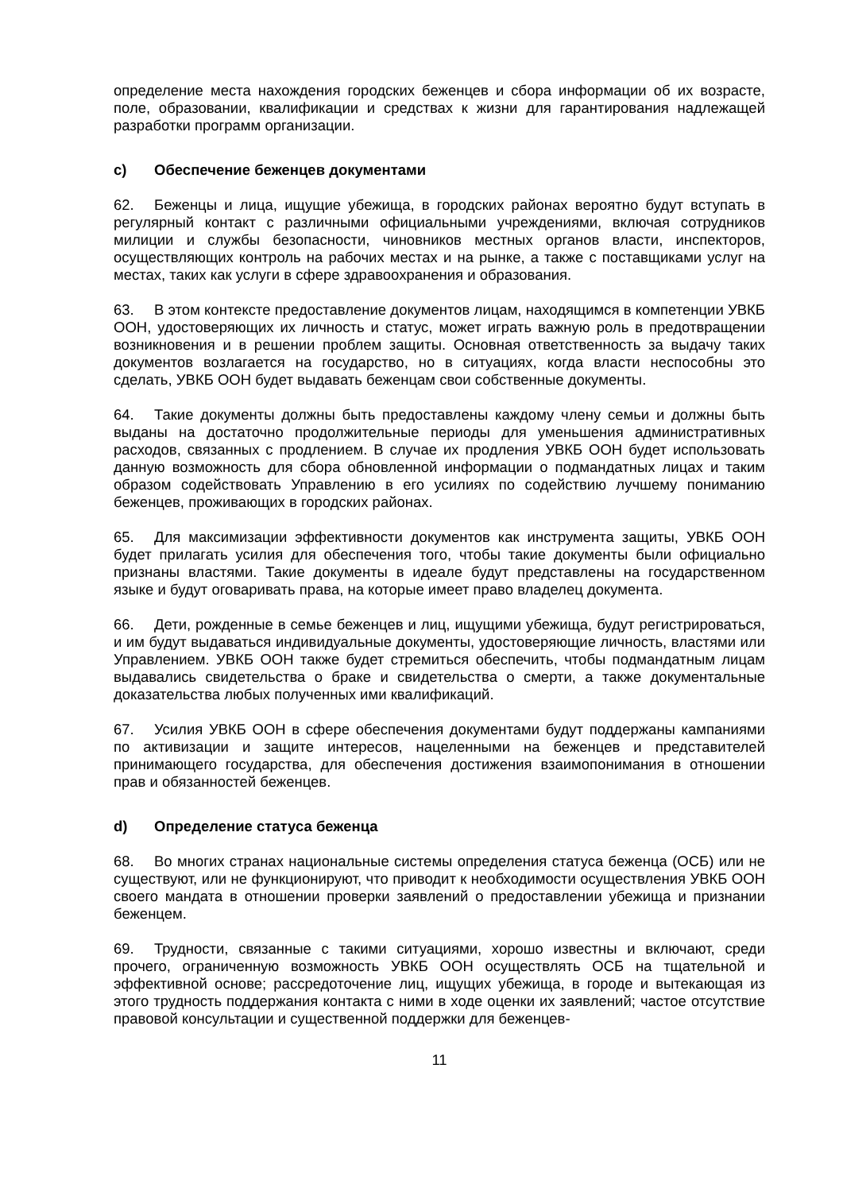определение места нахождения городских беженцев и сбора информации об их возрасте, поле, образовании, квалификации и средствах к жизни для гарантирования надлежащей разработки программ организации.
c) Обеспечение беженцев документами
62. Беженцы и лица, ищущие убежища, в городских районах вероятно будут вступать в регулярный контакт с различными официальными учреждениями, включая сотрудников милиции и службы безопасности, чиновников местных органов власти, инспекторов, осуществляющих контроль на рабочих местах и на рынке, а также с поставщиками услуг на местах, таких как услуги в сфере здравоохранения и образования.
63. В этом контексте предоставление документов лицам, находящимся в компетенции УВКБ ООН, удостоверяющих их личность и статус, может играть важную роль в предотвращении возникновения и в решении проблем защиты. Основная ответственность за выдачу таких документов возлагается на государство, но в ситуациях, когда власти неспособны это сделать, УВКБ ООН будет выдавать беженцам свои собственные документы.
64. Такие документы должны быть предоставлены каждому члену семьи и должны быть выданы на достаточно продолжительные периоды для уменьшения административных расходов, связанных с продлением. В случае их продления УВКБ ООН будет использовать данную возможность для сбора обновленной информации о подмандатных лицах и таким образом содействовать Управлению в его усилиях по содействию лучшему пониманию беженцев, проживающих в городских районах.
65. Для максимизации эффективности документов как инструмента защиты, УВКБ ООН будет прилагать усилия для обеспечения того, чтобы такие документы были официально признаны властями. Такие документы в идеале будут представлены на государственном языке и будут оговаривать права, на которые имеет право владелец документа.
66. Дети, рожденные в семье беженцев и лиц, ищущими убежища, будут регистрироваться, и им будут выдаваться индивидуальные документы, удостоверяющие личность, властями или Управлением. УВКБ ООН также будет стремиться обеспечить, чтобы подмандатным лицам выдавались свидетельства о браке и свидетельства о смерти, а также документальные доказательства любых полученных ими квалификаций.
67. Усилия УВКБ ООН в сфере обеспечения документами будут поддержаны кампаниями по активизации и защите интересов, нацеленными на беженцев и представителей принимающего государства, для обеспечения достижения взаимопонимания в отношении прав и обязанностей беженцев.
d) Определение статуса беженца
68. Во многих странах национальные системы определения статуса беженца (ОСБ) или не существуют, или не функционируют, что приводит к необходимости осуществления УВКБ ООН своего мандата в отношении проверки заявлений о предоставлении убежища и признании беженцем.
69. Трудности, связанные с такими ситуациями, хорошо известны и включают, среди прочего, ограниченную возможность УВКБ ООН осуществлять ОСБ на тщательной и эффективной основе; рассредоточение лиц, ищущих убежища, в городе и вытекающая из этого трудность поддержания контакта с ними в ходе оценки их заявлений; частое отсутствие правовой консультации и существенной поддержки для беженцев-
11